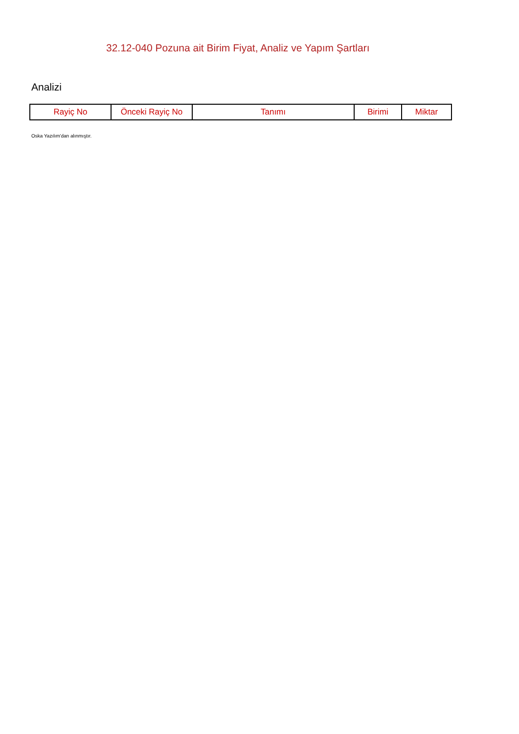32.12-040 Pozuna ait Birim Fiyat, Analiz ve Yapım Şartları
Analizi
| Rayiç No | Önceki Rayiç No | Tanımı | Birimi | Miktar |
| --- | --- | --- | --- | --- |
Oska Yazılım'dan alınmıştır.